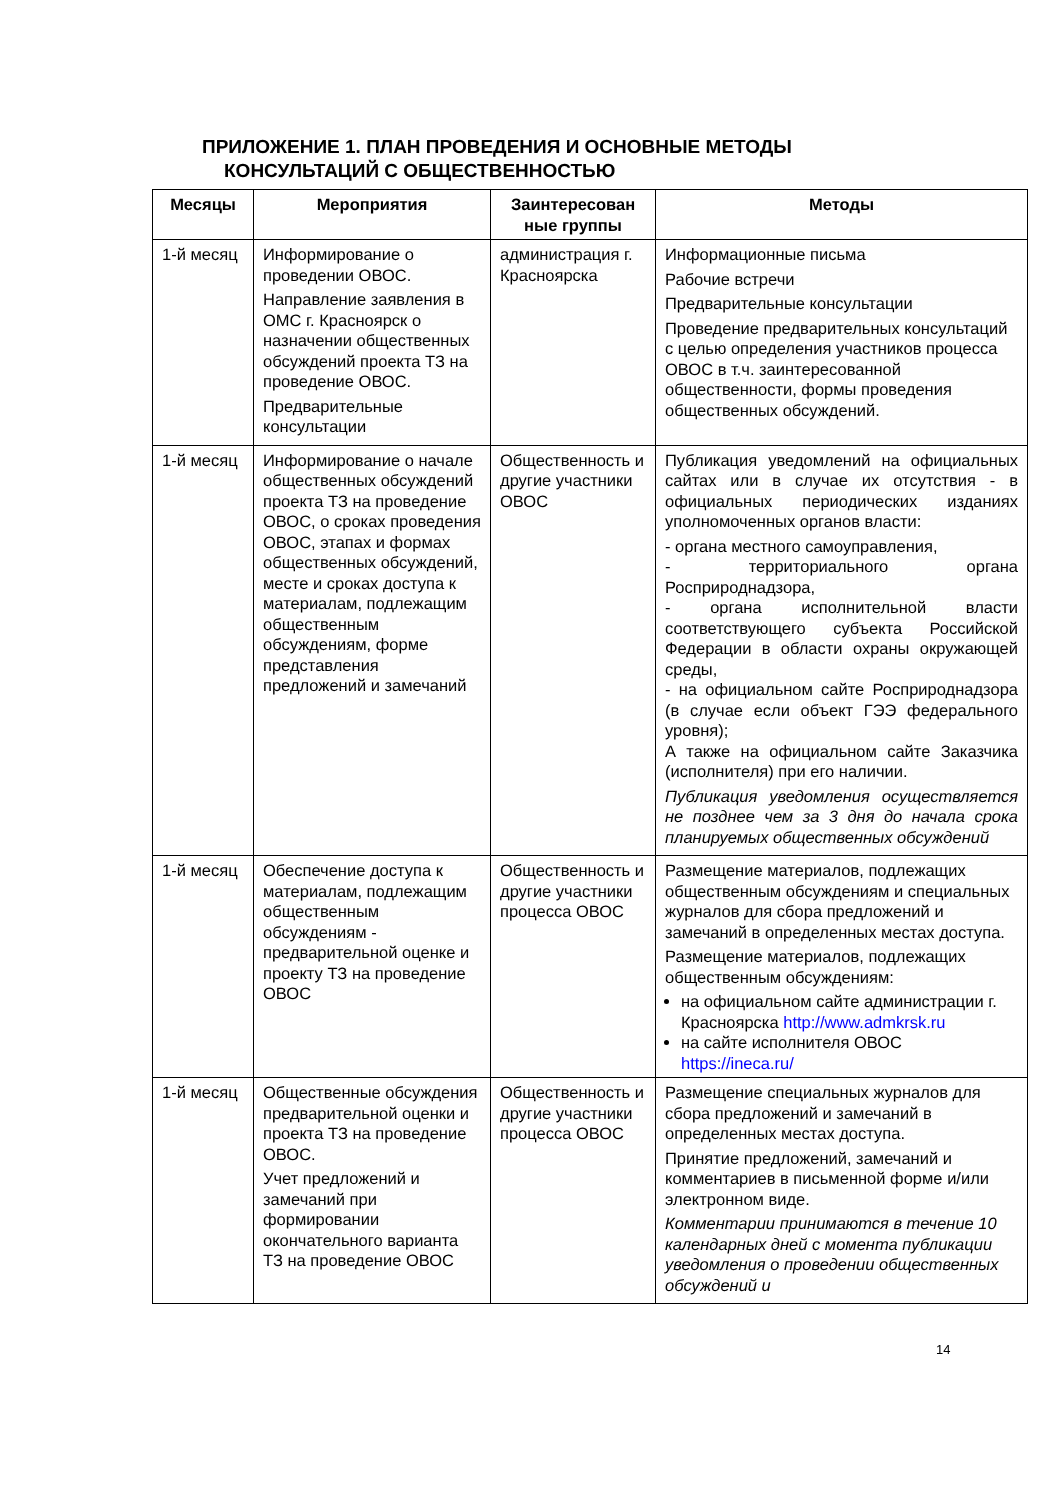ПРИЛОЖЕНИЕ 1. ПЛАН ПРОВЕДЕНИЯ И ОСНОВНЫЕ МЕТОДЫ
КОНСУЛЬТАЦИЙ С ОБЩЕСТВЕННОСТЬЮ
| Месяцы | Мероприятия | Заинтересован ные группы | Методы |
| --- | --- | --- | --- |
| 1-й месяц | Информирование о проведении ОВОС. Направление заявления в ОМС г. Красноярск о назначении общественных обсуждений проекта ТЗ на проведение ОВОС. Предварительные консультации | администрация г. Красноярска | Информационные письма Рабочие встречи Предварительные консультации Проведение предварительных консультаций с целью определения участников процесса ОВОС в т.ч. заинтересованной общественности, формы проведения общественных обсуждений. |
| 1-й месяц | Информирование о начале общественных обсуждений проекта ТЗ на проведение ОВОС, о сроках проведения ОВОС, этапах и формах общественных обсуждений, месте и сроках доступа к материалам, подлежащим общественным обсуждениям, форме представления предложений и замечаний | Общественность и другие участники ОВОС | Публикация уведомлений на официальных сайтах или в случае их отсутствия - в официальных периодических изданиях уполномоченных органов власти: - органа местного самоуправления, - территориального органа Росприроднадзора, - органа исполнительной власти соответствующего субъекта Российской Федерации в области охраны окружающей среды, - на официальном сайте Росприроднадзора (в случае если объект ГЭЭ федерального уровня); А также на официальном сайте Заказчика (исполнителя) при его наличии. Публикация уведомления осуществляется не позднее чем за 3 дня до начала срока планируемых общественных обсуждений |
| 1-й месяц | Обеспечение доступа к материалам, подлежащим общественным обсуждениям - предварительной оценке и проекту ТЗ на проведение ОВОС | Общественность и другие участники процесса ОВОС | Размещение материалов, подлежащих общественным обсуждениям и специальных журналов для сбора предложений и замечаний в определенных местах доступа. Размещение материалов, подлежащих общественным обсуждениям: на официальном сайте администрации г. Красноярска http://www.admkrsk.ru на сайте исполнителя ОВОС https://ineca.ru/ |
| 1-й месяц | Общественные обсуждения предварительной оценки и проекта ТЗ на проведение ОВОС. Учет предложений и замечаний при формировании окончательного варианта ТЗ на проведение ОВОС | Общественность и другие участники процесса ОВОС | Размещение специальных журналов для сбора предложений и замечаний в определенных местах доступа. Принятие предложений, замечаний и комментариев в письменной форме и/или электронном виде. Комментарии принимаются в течение 10 календарных дней с момента публикации уведомления о проведении общественных обсуждений и |
14